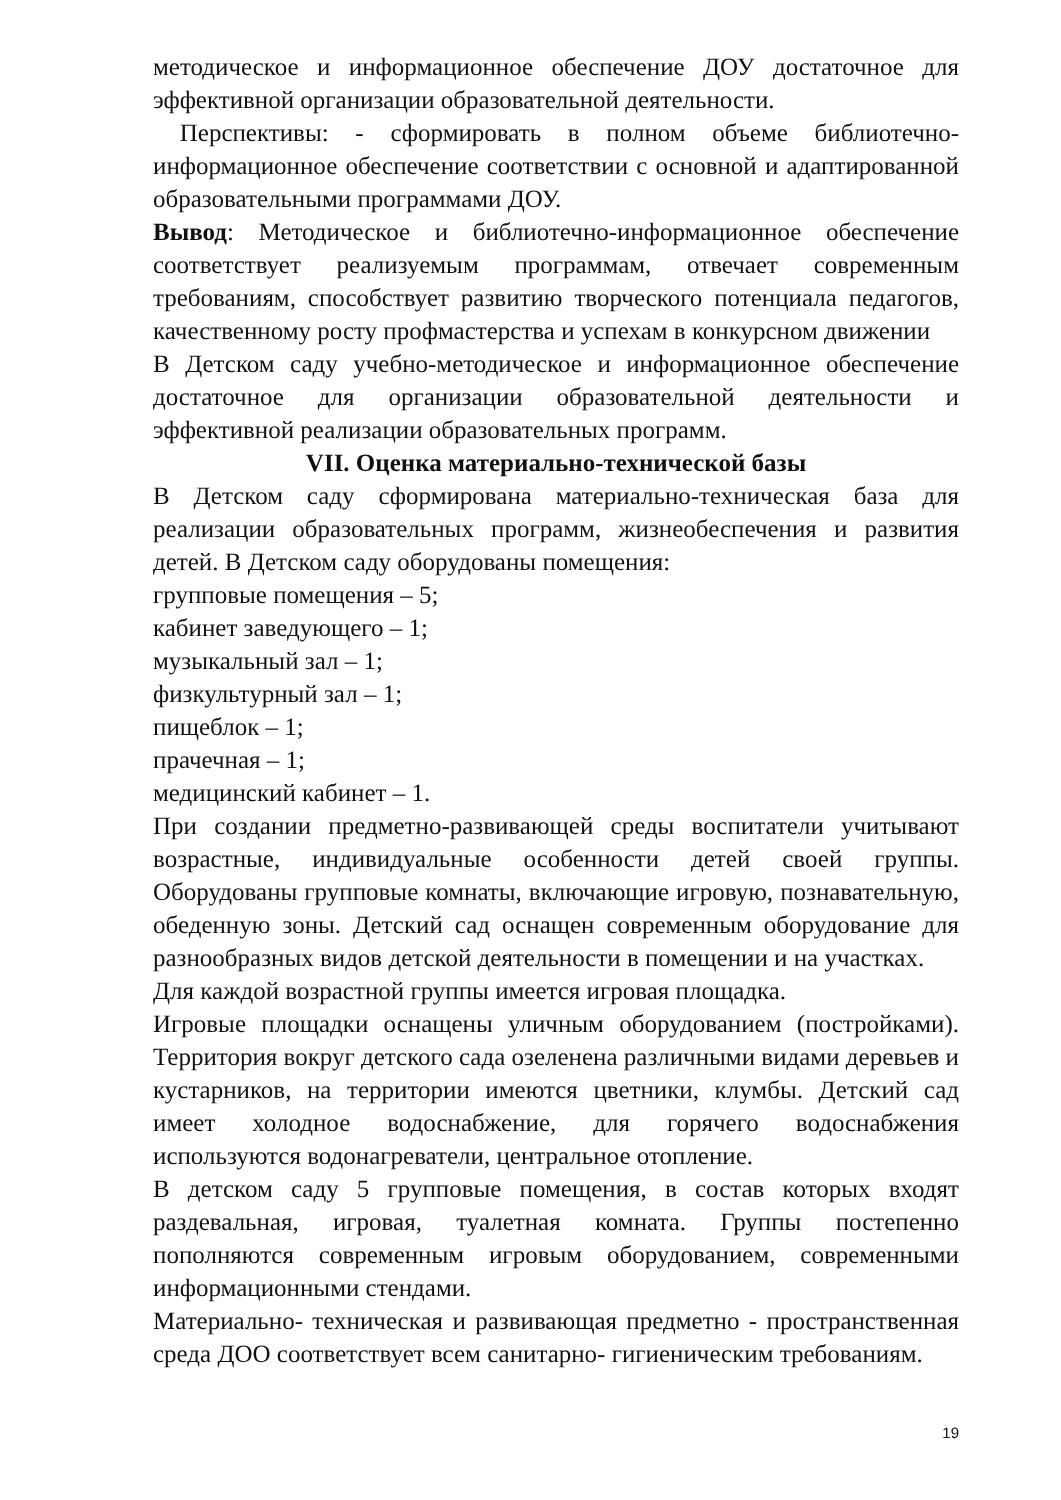методическое и информационное обеспечение ДОУ достаточное для эффективной организации образовательной деятельности.
Перспективы: - сформировать в полном объеме библиотечно-информационное обеспечение соответствии с основной и адаптированной образовательными программами ДОУ.
Вывод: Методическое и библиотечно-информационное обеспечение соответствует реализуемым программам, отвечает современным требованиям, способствует развитию творческого потенциала педагогов, качественному росту профмастерства и успехам в конкурсном движении
В Детском саду учебно-методическое и информационное обеспечение достаточное для организации образовательной деятельности и эффективной реализации образовательных программ.
VII. Оценка материально-технической базы
В Детском саду сформирована материально-техническая база для реализации образовательных программ, жизнеобеспечения и развития детей. В Детском саду оборудованы помещения:
групповые помещения – 5;
кабинет заведующего – 1;
музыкальный зал – 1;
физкультурный зал – 1;
пищеблок – 1;
прачечная – 1;
медицинский кабинет – 1.
При создании предметно-развивающей среды воспитатели учитывают возрастные, индивидуальные особенности детей своей группы. Оборудованы групповые комнаты, включающие игровую, познавательную, обеденную зоны. Детский сад оснащен современным оборудование для разнообразных видов детской деятельности в помещении и на участках.
Для каждой возрастной группы имеется игровая площадка.
Игровые площадки оснащены уличным оборудованием (постройками). Территория вокруг детского сада озеленена различными видами деревьев и кустарников, на территории имеются цветники, клумбы. Детский сад имеет холодное водоснабжение, для горячего водоснабжения используются водонагреватели, центральное отопление.
В детском саду 5 групповые помещения, в состав которых входят раздевальная, игровая, туалетная комната. Группы постепенно пополняются современным игровым оборудованием, современными информационными стендами.
Материально- техническая и развивающая предметно - пространственная среда ДОО соответствует всем санитарно- гигиеническим требованиям.
19